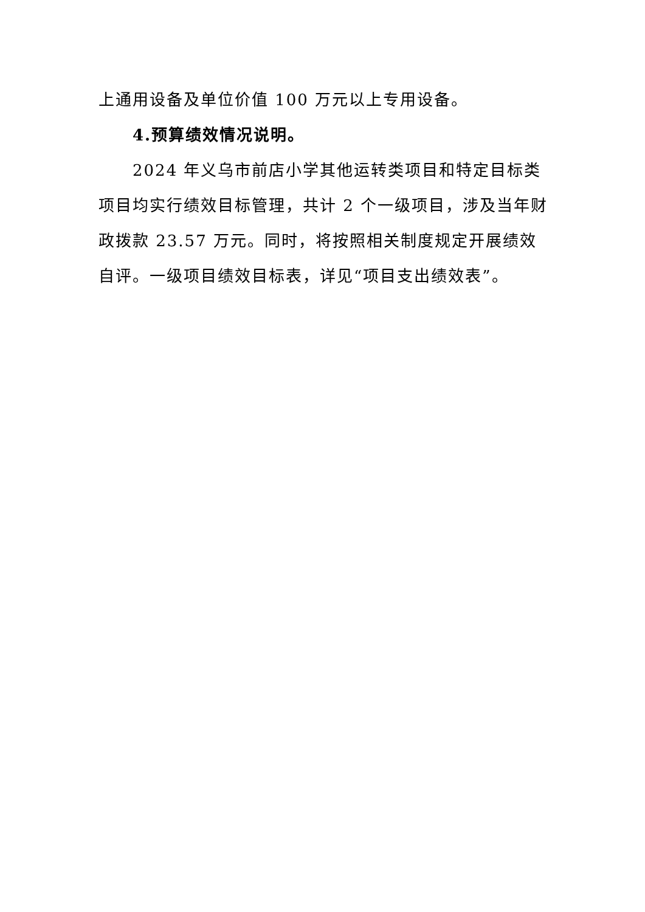上通用设备及单位价值 100 万元以上专用设备。
4.预算绩效情况说明。
2024 年义乌市前店小学其他运转类项目和特定目标类项目均实行绩效目标管理，共计 2 个一级项目，涉及当年财政拨款 23.57 万元。同时，将按照相关制度规定开展绩效自评。一级项目绩效目标表，详见“项目支出绩效表”。